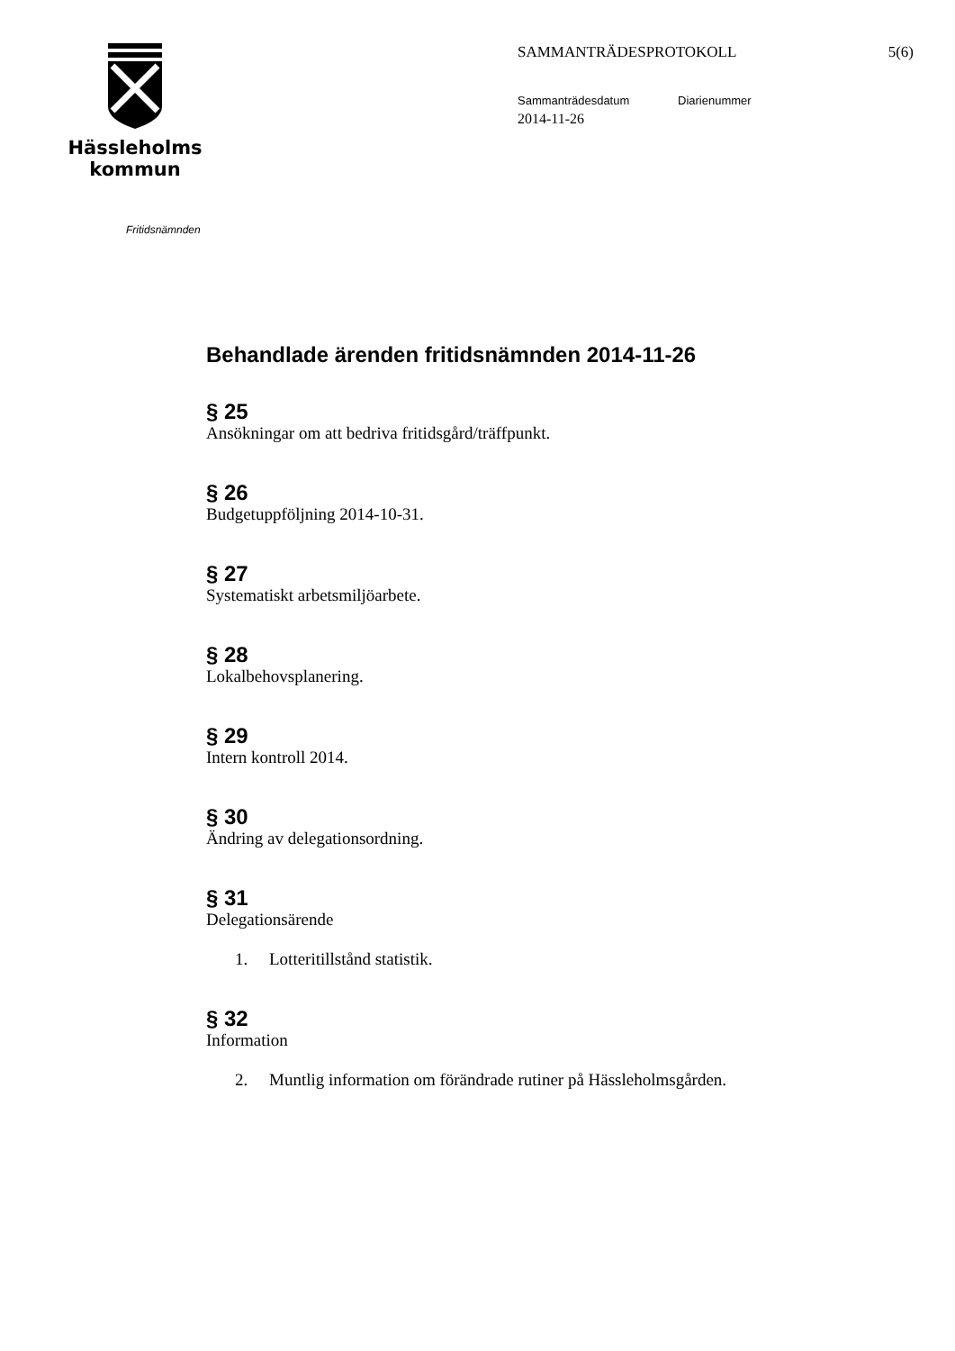Hässleholms
kommun
SAMMANTRÄDESPROTOKOLL 5(6)
Sammanträdesdatum Diarienummer
2014-11-26
Fritidsnämnden
Behandlade ärenden fritidsnämnden 2014-11-26
§ 25
Ansökningar om att bedriva fritidsgård/träffpunkt.
§ 26
Budgetuppföljning 2014-10-31.
§ 27
Systematiskt arbetsmiljöarbete.
§ 28
Lokalbehovsplanering.
§ 29
Intern kontroll 2014.
§ 30
Ändring av delegationsordning.
§ 31
Delegationsärende
1. Lotteritillstånd statistik.
§ 32
Information
2. Muntlig information om förändrade rutiner på Hässleholmsgården.